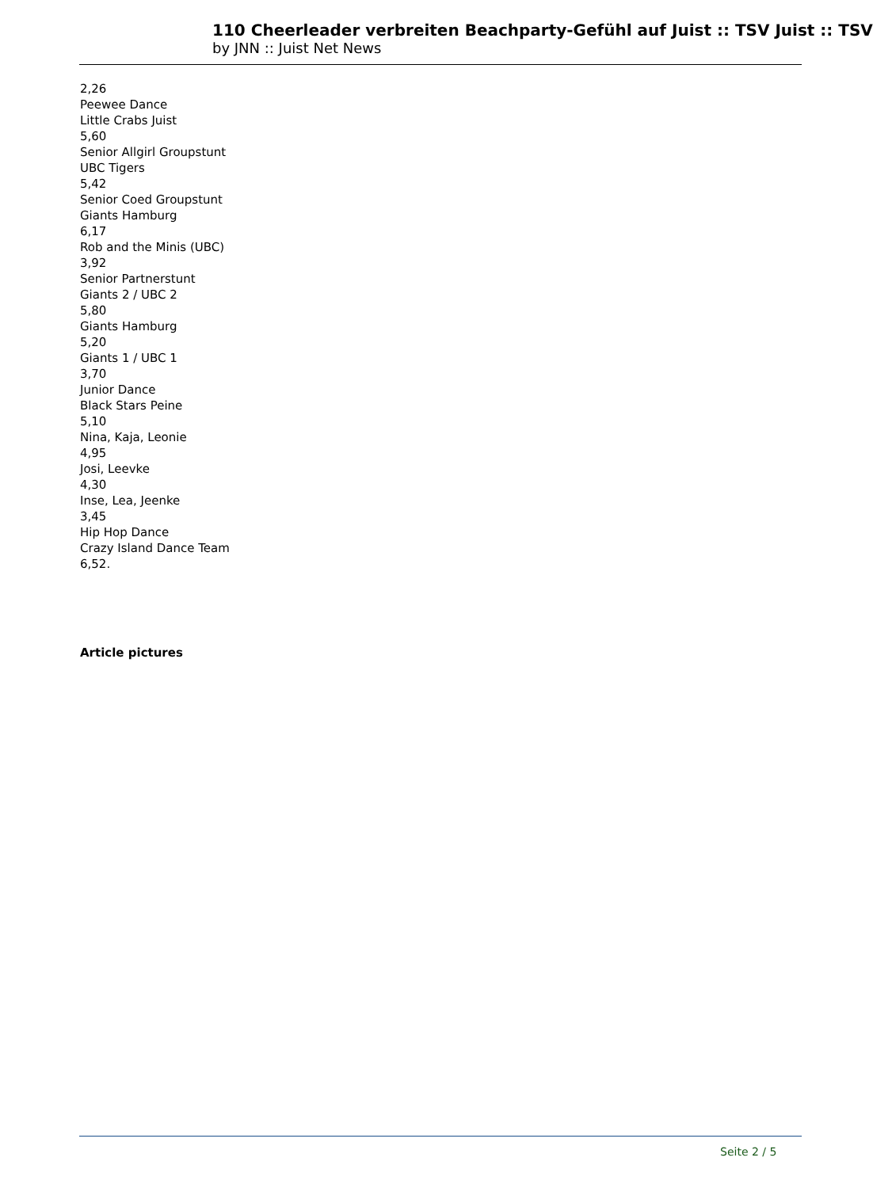110 Cheerleader verbreiten Beachparty-Gefühl auf Juist :: TSV Juist :: TSV
by JNN :: Juist Net News
2,26
Peewee Dance
Little Crabs Juist
5,60
Senior Allgirl Groupstunt
UBC Tigers
5,42
Senior Coed Groupstunt
Giants Hamburg
6,17
Rob and the Minis (UBC)
3,92
Senior Partnerstunt
Giants 2 / UBC 2
5,80
Giants Hamburg
5,20
Giants 1 / UBC 1
3,70
Junior Dance
Black Stars Peine
5,10
Nina, Kaja, Leonie
4,95
Josi, Leevke
4,30
Inse, Lea, Jeenke
3,45
Hip Hop Dance
Crazy Island Dance Team
6,52.
Article pictures
Seite 2 / 5